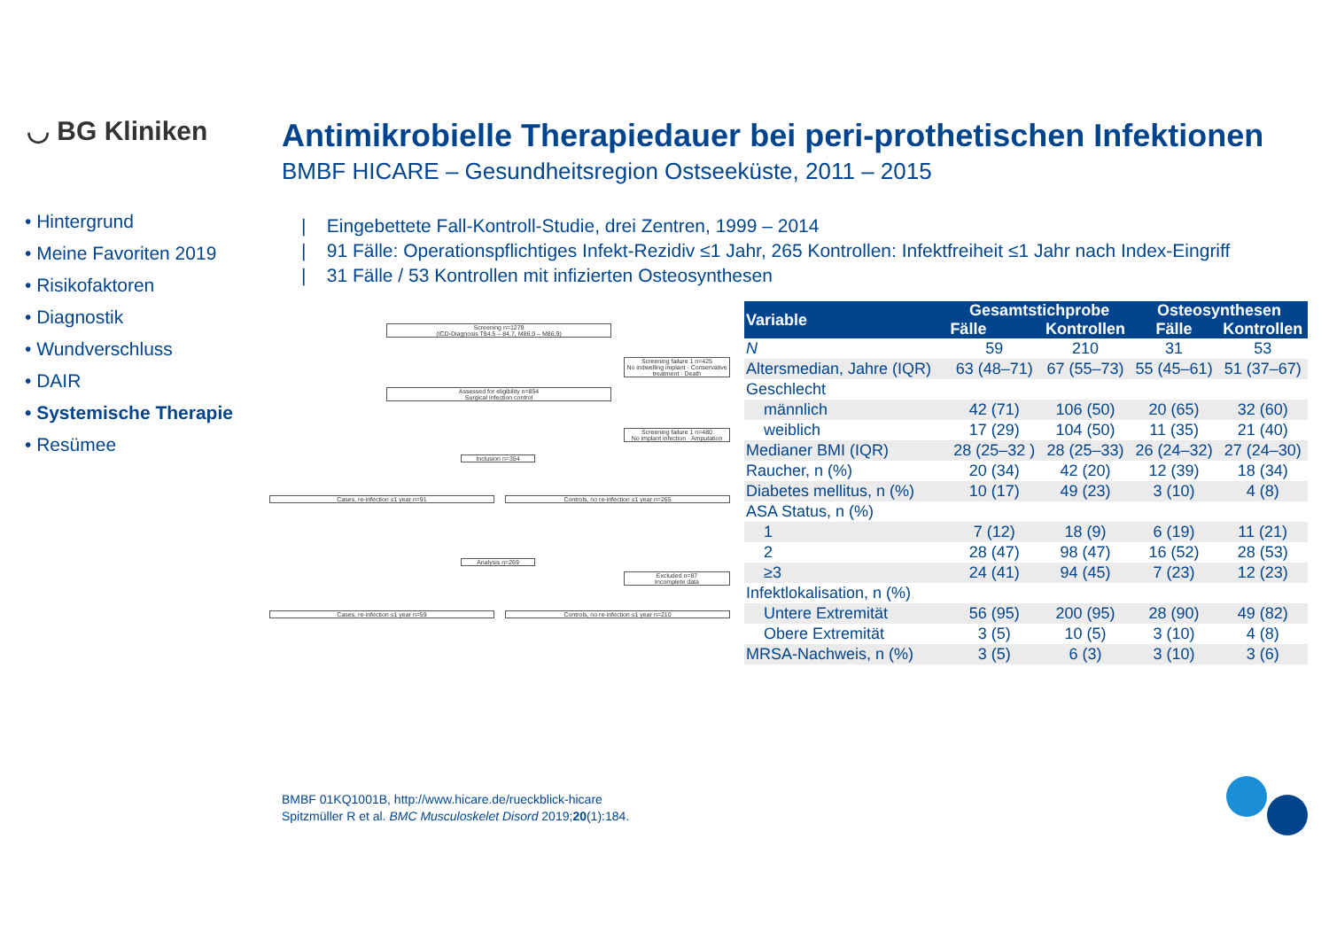◡ BG Kliniken
Antimikrobielle Therapiedauer bei peri-prothetischen Infektionen
BMBF HICARE – Gesundheitsregion Ostseeküste, 2011 – 2015
• Hintergrund
• Meine Favoriten 2019
• Risikofaktoren
• Diagnostik
• Wundverschluss
• DAIR
• Systemische Therapie
• Resümee
| Eingebettete Fall-Kontroll-Studie, drei Zentren, 1999 – 2014
| 91 Fälle: Operationspflichtiges Infekt-Rezidiv ≤1 Jahr, 265 Kontrollen: Infektfreiheit ≤1 Jahr nach Index-Eingriff
| 31 Fälle / 53 Kontrollen mit infizierten Osteosynthesen
Screening n=1279
(ICD-Diagnosis T84.5 – 84.7, M86.0 – M86.9)
Screening failure 1 n=425
No indwelling implant · Conservative treatment · Death
Assessed for eligibility n=854
Surgical infection control
Screening failure 1 n=480
No implant infection · Amputation
Inclusion n=354
Cases, re-infection ≤1 year n=91 Controls, no re-infection ≤1 year n=265
Analysis n=269
Excluded n=87
Incomplete data
Cases, re-infection ≤1 year n=59 Controls, no re-infection ≤1 year n=210
| Variable | Gesamtstichprobe | | Osteosynthesen | |
| --- | --- | --- | --- | --- |
| | Fälle | Kontrollen | Fälle | Kontrollen |
| N | 59 | 210 | 31 | 53 |
| Altersmedian, Jahre (IQR) | 63 (48–71) | 67 (55–73) | 55 (45–61) | 51 (37–67) |
| Geschlecht | | | | |
| männlich | 42 (71) | 106 (50) | 20 (65) | 32 (60) |
| weiblich | 17 (29) | 104 (50) | 11 (35) | 21 (40) |
| Medianer BMI (IQR) | 28 (25–32 ) | 28 (25–33) | 26 (24–32) | 27 (24–30) |
| Raucher, n (%) | 20 (34) | 42 (20) | 12 (39) | 18 (34) |
| Diabetes mellitus, n (%) | 10 (17) | 49 (23) | 3 (10) | 4 (8) |
| ASA Status, n (%) | | | | |
| 1 | 7 (12) | 18 (9) | 6 (19) | 11 (21) |
| 2 | 28 (47) | 98 (47) | 16 (52) | 28 (53) |
| ≥3 | 24 (41) | 94 (45) | 7 (23) | 12 (23) |
| Infektlokalisation, n (%) | | | | |
| Untere Extremität | 56 (95) | 200 (95) | 28 (90) | 49 (82) |
| Obere Extremität | 3 (5) | 10 (5) | 3 (10) | 4 (8) |
| MRSA-Nachweis, n (%) | 3 (5) | 6 (3) | 3 (10) | 3 (6) |
BMBF 01KQ1001B, http://www.hicare.de/rueckblick-hicare
Spitzmüller R et al. BMC Musculoskelet Disord 2019;20(1):184.